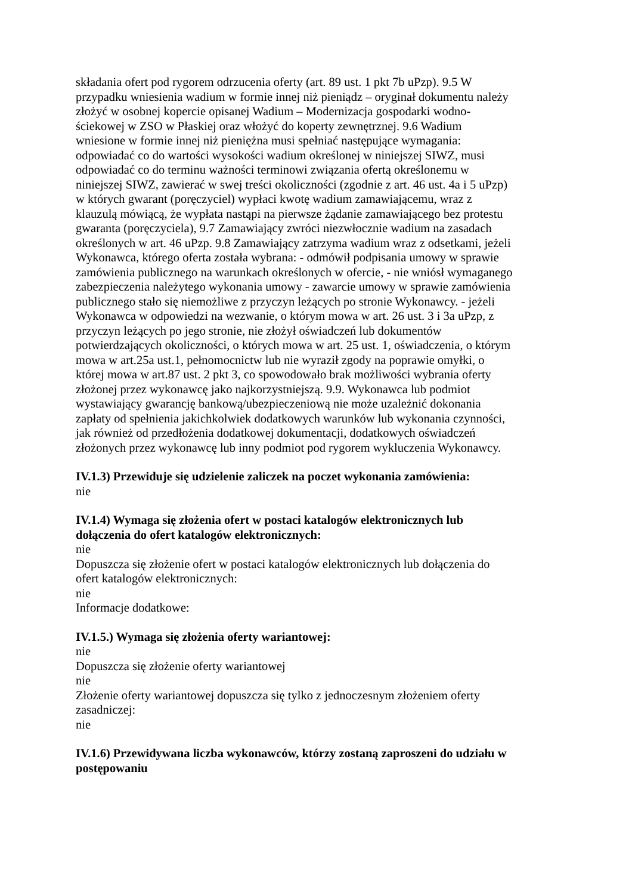składania ofert pod rygorem odrzucenia oferty (art. 89 ust. 1 pkt 7b uPzp). 9.5 W przypadku wniesienia wadium w formie innej niż pieniądz – oryginał dokumentu należy złożyć w osobnej kopercie opisanej Wadium – Modernizacja gospodarki wodno-ściekowej w ZSO w Płaskiej oraz włożyć do koperty zewnętrznej. 9.6 Wadium wniesione w formie innej niż pieniężna musi spełniać następujące wymagania: odpowiadać co do wartości wysokości wadium określonej w niniejszej SIWZ, musi odpowiadać co do terminu ważności terminowi związania ofertą określonemu w niniejszej SIWZ, zawierać w swej treści okoliczności (zgodnie z art. 46 ust. 4a i 5 uPzp) w których gwarant (poręczyciel) wypłaci kwotę wadium zamawiającemu, wraz z klauzulą mówiącą, że wypłata nastąpi na pierwsze żądanie zamawiającego bez protestu gwaranta (poręczyciela), 9.7 Zamawiający zwróci niezwłocznie wadium na zasadach określonych w art. 46 uPzp. 9.8 Zamawiający zatrzyma wadium wraz z odsetkami, jeżeli Wykonawca, którego oferta została wybrana: - odmówił podpisania umowy w sprawie zamówienia publicznego na warunkach określonych w ofercie, - nie wniósł wymaganego zabezpieczenia należytego wykonania umowy - zawarcie umowy w sprawie zamówienia publicznego stało się niemożliwe z przyczyn leżących po stronie Wykonawcy. - jeżeli Wykonawca w odpowiedzi na wezwanie, o którym mowa w art. 26 ust. 3 i 3a uPzp, z przyczyn leżących po jego stronie, nie złożył oświadczeń lub dokumentów potwierdzających okoliczności, o których mowa w art. 25 ust. 1, oświadczenia, o którym mowa w art.25a ust.1, pełnomocnictw lub nie wyraził zgody na poprawie omyłki, o której mowa w art.87 ust. 2 pkt 3, co spowodowało brak możliwości wybrania oferty złożonej przez wykonawcę jako najkorzystniejszą. 9.9. Wykonawca lub podmiot wystawiający gwarancję bankową/ubezpieczeniową nie może uzależnić dokonania zapłaty od spełnienia jakichkolwiek dodatkowych warunków lub wykonania czynności, jak również od przedłożenia dodatkowej dokumentacji, dodatkowych oświadczeń złożonych przez wykonawcę lub inny podmiot pod rygorem wykluczenia Wykonawcy.
IV.1.3) Przewiduje się udzielenie zaliczek na poczet wykonania zamówienia:
nie
IV.1.4) Wymaga się złożenia ofert w postaci katalogów elektronicznych lub dołączenia do ofert katalogów elektronicznych:
nie
Dopuszcza się złożenie ofert w postaci katalogów elektronicznych lub dołączenia do ofert katalogów elektronicznych:
nie
Informacje dodatkowe:
IV.1.5.) Wymaga się złożenia oferty wariantowej:
nie
Dopuszcza się złożenie oferty wariantowej
nie
Złożenie oferty wariantowej dopuszcza się tylko z jednoczesnym złożeniem oferty zasadniczej:
nie
IV.1.6) Przewidywana liczba wykonawców, którzy zostaną zaproszeni do udziału w postępowaniu